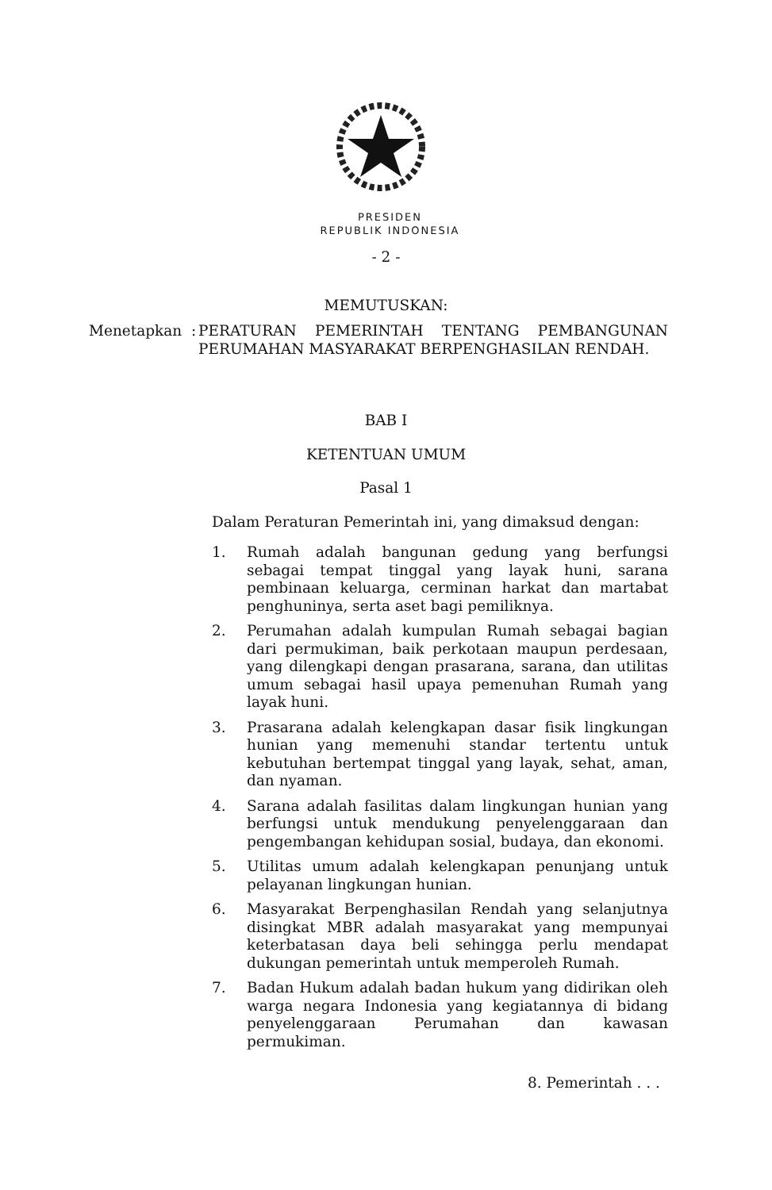PRESIDEN
REPUBLIK INDONESIA
- 2 -
MEMUTUSKAN:
Menetapkan :
PERATURAN PEMERINTAH TENTANG PEMBANGUNAN PERUMAHAN MASYARAKAT BERPENGHASILAN RENDAH.
BAB I
KETENTUAN UMUM
Pasal 1
Dalam Peraturan Pemerintah ini, yang dimaksud dengan:
1. Rumah adalah bangunan gedung yang berfungsi sebagai tempat tinggal yang layak huni, sarana pembinaan keluarga, cerminan harkat dan martabat penghuninya, serta aset bagi pemiliknya.
2. Perumahan adalah kumpulan Rumah sebagai bagian dari permukiman, baik perkotaan maupun perdesaan, yang dilengkapi dengan prasarana, sarana, dan utilitas umum sebagai hasil upaya pemenuhan Rumah yang layak huni.
3. Prasarana adalah kelengkapan dasar fisik lingkungan hunian yang memenuhi standar tertentu untuk kebutuhan bertempat tinggal yang layak, sehat, aman, dan nyaman.
4. Sarana adalah fasilitas dalam lingkungan hunian yang berfungsi untuk mendukung penyelenggaraan dan pengembangan kehidupan sosial, budaya, dan ekonomi.
5. Utilitas umum adalah kelengkapan penunjang untuk pelayanan lingkungan hunian.
6. Masyarakat Berpenghasilan Rendah yang selanjutnya disingkat MBR adalah masyarakat yang mempunyai keterbatasan daya beli sehingga perlu mendapat dukungan pemerintah untuk memperoleh Rumah.
7. Badan Hukum adalah badan hukum yang didirikan oleh warga negara Indonesia yang kegiatannya di bidang penyelenggaraan Perumahan dan kawasan permukiman.
8. Pemerintah . . .